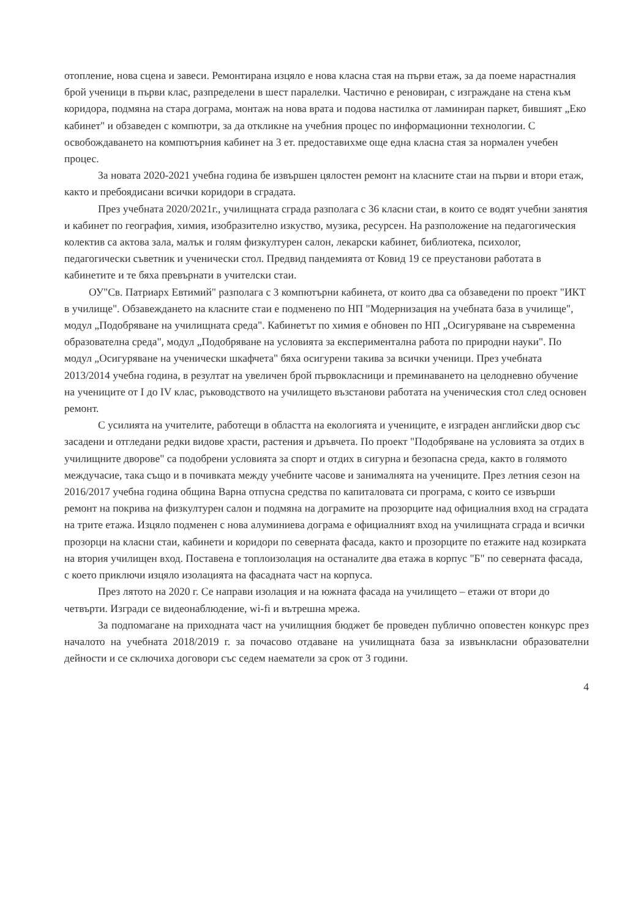отопление, нова сцена и завеси. Ремонтирана изцяло е нова класна стая на първи етаж, за да поеме нарастналия брой ученици в първи клас, разпределени в шест паралелки. Частично е реновиран, с изграждане на стена към коридора, подмяна на стара дограма, монтаж на нова врата и подова настилка от ламиниран паркет, бившият „Еко кабинет" и обзаведен с компютри, за да откликне на учебния процес по информационни технологии. С освобождаването на компютърния кабинет на 3 ет. предоставихме още една класна стая за нормален учебен процес.
За новата 2020-2021 учебна година бе извършен цялостен ремонт на класните стаи на първи и втори етаж, както и пребоядисани всички коридори в сградата.
През учебната 2020/2021г., училищната сграда разполага с 36 класни стаи, в които се водят учебни занятия и кабинет по география, химия, изобразително изкуство, музика, ресурсен. На разположение на педагогическия колектив са актова зала, малък и голям физкултурен салон, лекарски кабинет, библиотека, психолог, педагогически съветник и ученически стол. Предвид пандемията от Ковид 19 се преустанови работата в кабинетите и те бяха превърнати в учителски стаи.
ОУ"Св. Патриарх Евтимий" разполага с 3 компютърни кабинета, от които два са обзаведени по проект "ИКТ в училище". Обзавеждането на класните стаи е подменено по НП "Модернизация на учебната база в училище", модул „Подобряване на училищната среда". Кабинетът по химия е обновен по НП „Осигуряване на съвременна образователна среда", модул „Подобряване на условията за експериментална работа по природни науки". По модул „Осигуряване на ученически шкафчета" бяха осигурени такива за всички ученици. През учебната 2013/2014 учебна година, в резултат на увеличен брой първокласници и преминаването на целодневно обучение на учениците от I до IV клас, ръководството на училището възстанови работата на ученическия стол след основен ремонт.
С усилията на учителите, работещи в областта на екологията и учениците, е изграден английски двор със засадени и отгледани редки видове храсти, растения и дръвчета. По проект "Подобряване на условията за отдих в училищните дворове" са подобрени условията за спорт и отдих в сигурна и безопасна среда, както в голямото междучасие, така също и в почивката между учебните часове и занималнята на учениците. През летния сезон на 2016/2017 учебна година община Варна отпусна средства по капиталовата си програма, с които се извърши ремонт на покрива на физкултурен салон и подмяна на дограмите на прозорците над официалния вход на сградата на трите етажа. Изцяло подменен с нова алуминиева дограма е официалният вход на училищната сграда и всички прозорци на класни стаи, кабинети и коридори по северната фасада, както и прозорците по етажите над козирката на втория училищен вход. Поставена е топлоизолация на останалите два етажа в корпус "Б" по северната фасада, с което приключи изцяло изолацията на фасадната част на корпуса.
През лятото на 2020 г. Се направи изолация и на южната фасада на училището – етажи от втори до четвърти. Изгради се видеонаблюдение, wi-fi и вътрешна мрежа.
За подпомагане на приходната част на училищния бюджет бе проведен публично оповестен конкурс през началото на учебната 2018/2019 г. за почасово отдаване на училищната база за извънкласни образователни дейности и се сключиха договори със седем наематели за срок от 3 години.
4